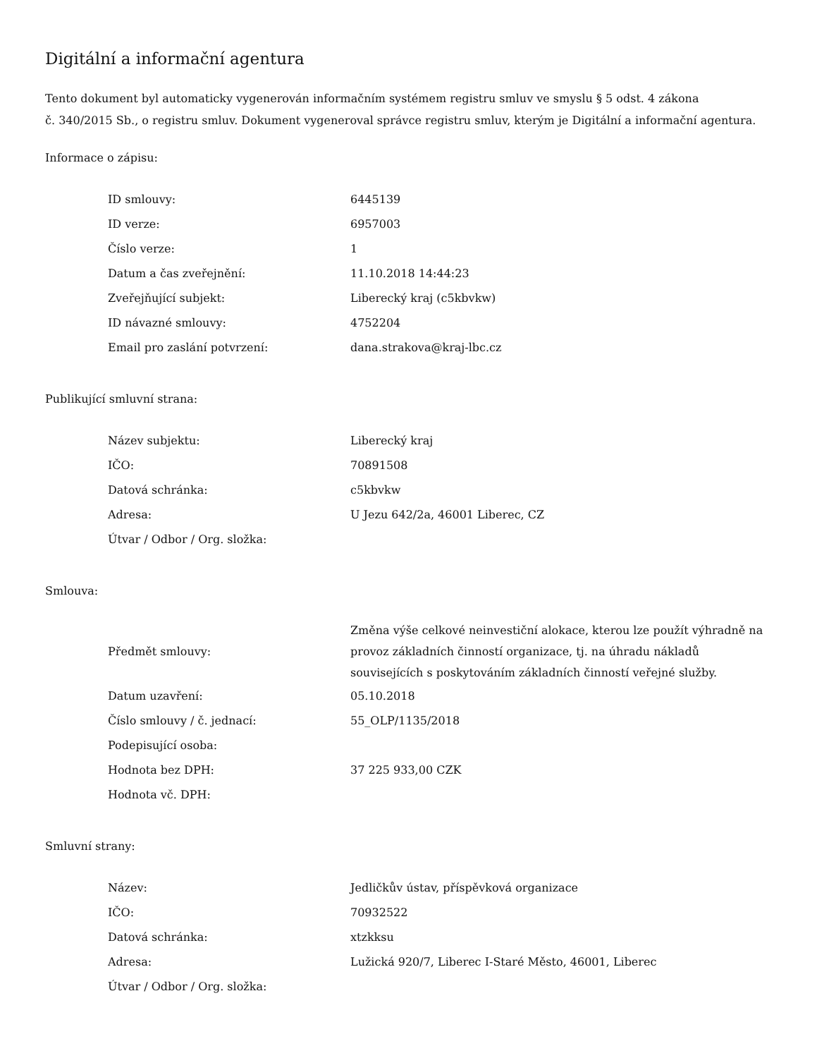Digitální a informační agentura
Tento dokument byl automaticky vygenerován informačním systémem registru smluv ve smyslu § 5 odst. 4 zákona
č. 340/2015 Sb., o registru smluv. Dokument vygeneroval správce registru smluv, kterým je Digitální a informační agentura.
Informace o zápisu:
| ID smlouvy: | 6445139 |
| ID verze: | 6957003 |
| Číslo verze: | 1 |
| Datum a čas zveřejnění: | 11.10.2018 14:44:23 |
| Zveřejňující subjekt: | Liberecký kraj (c5kbvkw) |
| ID návazné smlouvy: | 4752204 |
| Email pro zaslání potvrzení: | dana.strakova@kraj-lbc.cz |
Publikující smluvní strana:
| Název subjektu: | Liberecký kraj |
| IČO: | 70891508 |
| Datová schránka: | c5kbvkw |
| Adresa: | U Jezu 642/2a, 46001 Liberec, CZ |
| Útvar / Odbor / Org. složka: | |
Smlouva:
| Předmět smlouvy: | Změna výše celkové neinvestiční alokace, kterou lze použít výhradně na provoz základních činností organizace, tj. na úhradu nákladů souvisejících s poskytováním základních činností veřejné služby. |
| Datum uzavření: | 05.10.2018 |
| Číslo smlouvy / č. jednací: | 55_OLP/1135/2018 |
| Podepisující osoba: | |
| Hodnota bez DPH: | 37 225 933,00 CZK |
| Hodnota vč. DPH: | |
Smluvní strany:
| Název: | Jedličkův ústav, příspěvková organizace |
| IČO: | 70932522 |
| Datová schránka: | xtzkksu |
| Adresa: | Lužická 920/7, Liberec I-Staré Město, 46001, Liberec |
| Útvar / Odbor / Org. složka: | |